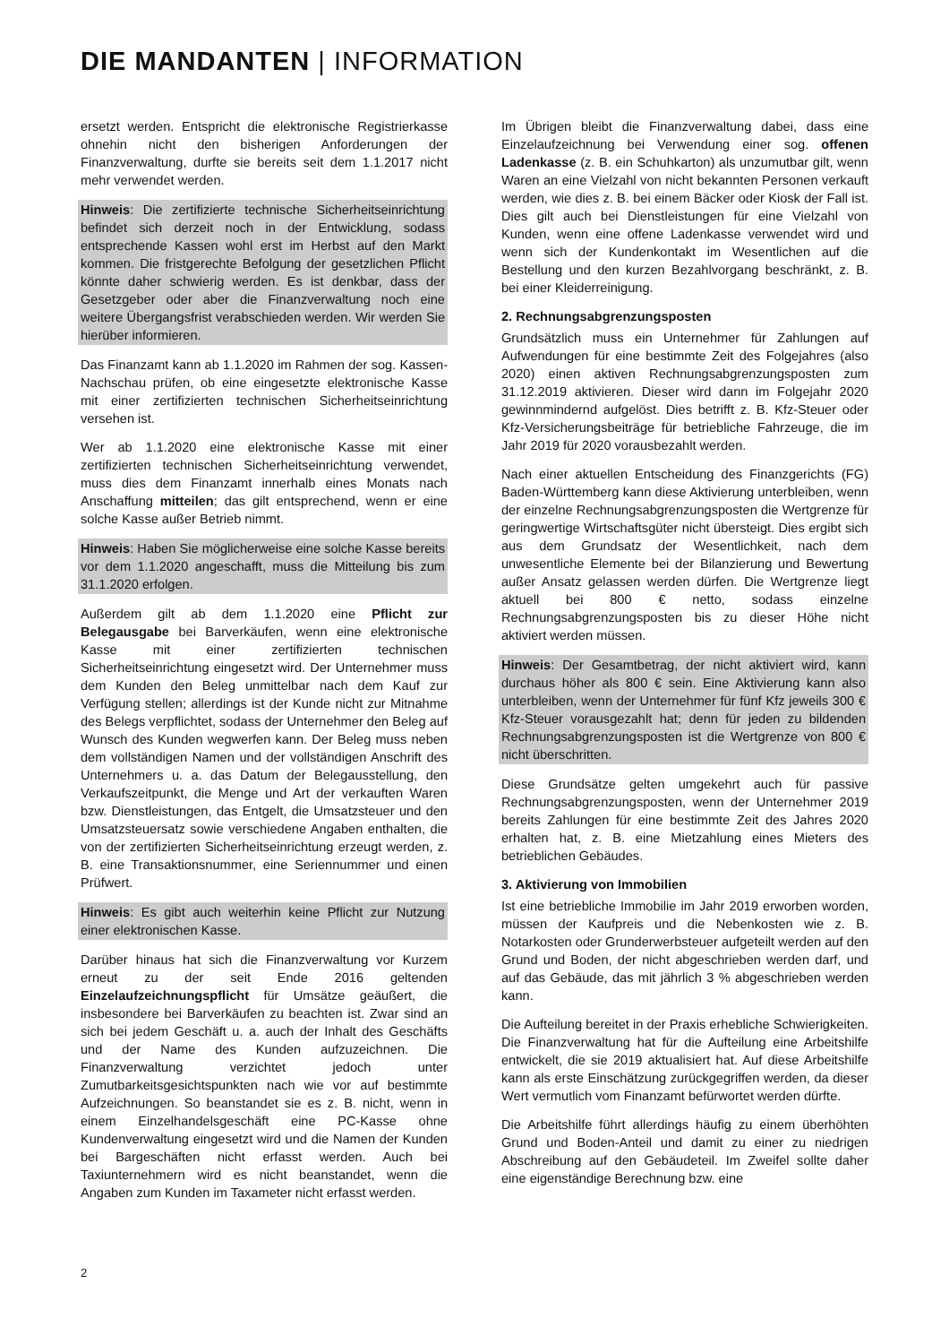DIE MANDANTEN | INFORMATION
ersetzt werden. Entspricht die elektronische Registrierkasse ohnehin nicht den bisherigen Anforderungen der Finanzverwaltung, durfte sie bereits seit dem 1.1.2017 nicht mehr verwendet werden.
Hinweis: Die zertifizierte technische Sicherheitseinrichtung befindet sich derzeit noch in der Entwicklung, sodass entsprechende Kassen wohl erst im Herbst auf den Markt kommen. Die fristgerechte Befolgung der gesetzlichen Pflicht könnte daher schwierig werden. Es ist denkbar, dass der Gesetzgeber oder aber die Finanzverwaltung noch eine weitere Übergangsfrist verabschieden werden. Wir werden Sie hierüber informieren.
Das Finanzamt kann ab 1.1.2020 im Rahmen der sog. Kassen-Nachschau prüfen, ob eine eingesetzte elektronische Kasse mit einer zertifizierten technischen Sicherheitseinrichtung versehen ist.
Wer ab 1.1.2020 eine elektronische Kasse mit einer zertifizierten technischen Sicherheitseinrichtung verwendet, muss dies dem Finanzamt innerhalb eines Monats nach Anschaffung mitteilen; das gilt entsprechend, wenn er eine solche Kasse außer Betrieb nimmt.
Hinweis: Haben Sie möglicherweise eine solche Kasse bereits vor dem 1.1.2020 angeschafft, muss die Mitteilung bis zum 31.1.2020 erfolgen.
Außerdem gilt ab dem 1.1.2020 eine Pflicht zur Belegausgabe bei Barverkäufen, wenn eine elektronische Kasse mit einer zertifizierten technischen Sicherheitseinrichtung eingesetzt wird. Der Unternehmer muss dem Kunden den Beleg unmittelbar nach dem Kauf zur Verfügung stellen; allerdings ist der Kunde nicht zur Mitnahme des Belegs verpflichtet, sodass der Unternehmer den Beleg auf Wunsch des Kunden wegwerfen kann. Der Beleg muss neben dem vollständigen Namen und der vollständigen Anschrift des Unternehmers u. a. das Datum der Belegausstellung, den Verkaufszeitpunkt, die Menge und Art der verkauften Waren bzw. Dienstleistungen, das Entgelt, die Umsatzsteuer und den Umsatzsteuersatz sowie verschiedene Angaben enthalten, die von der zertifizierten Sicherheitseinrichtung erzeugt werden, z. B. eine Transaktionsnummer, eine Seriennummer und einen Prüfwert.
Hinweis: Es gibt auch weiterhin keine Pflicht zur Nutzung einer elektronischen Kasse.
Darüber hinaus hat sich die Finanzverwaltung vor Kurzem erneut zu der seit Ende 2016 geltenden Einzelaufzeichnungspflicht für Umsätze geäußert, die insbesondere bei Barverkäufen zu beachten ist. Zwar sind an sich bei jedem Geschäft u. a. auch der Inhalt des Geschäfts und der Name des Kunden aufzuzeichnen. Die Finanzverwaltung verzichtet jedoch unter Zumutbarkeitsgesichtspunkten nach wie vor auf bestimmte Aufzeichnungen. So beanstandet sie es z. B. nicht, wenn in einem Einzelhandelsgeschäft eine PC-Kasse ohne Kundenverwaltung eingesetzt wird und die Namen der Kunden bei Bargeschäften nicht erfasst werden. Auch bei Taxiunternehmern wird es nicht beanstandet, wenn die Angaben zum Kunden im Taxameter nicht erfasst werden.
2
Im Übrigen bleibt die Finanzverwaltung dabei, dass eine Einzelaufzeichnung bei Verwendung einer sog. offenen Ladenkasse (z. B. ein Schuhkarton) als unzumutbar gilt, wenn Waren an eine Vielzahl von nicht bekannten Personen verkauft werden, wie dies z. B. bei einem Bäcker oder Kiosk der Fall ist. Dies gilt auch bei Dienstleistungen für eine Vielzahl von Kunden, wenn eine offene Ladenkasse verwendet wird und wenn sich der Kundenkontakt im Wesentlichen auf die Bestellung und den kurzen Bezahlvorgang beschränkt, z. B. bei einer Kleiderreinigung.
2. Rechnungsabgrenzungsposten
Grundsätzlich muss ein Unternehmer für Zahlungen auf Aufwendungen für eine bestimmte Zeit des Folgejahres (also 2020) einen aktiven Rechnungsabgrenzungsposten zum 31.12.2019 aktivieren. Dieser wird dann im Folgejahr 2020 gewinnmindernd aufgelöst. Dies betrifft z. B. Kfz-Steuer oder Kfz-Versicherungsbeiträge für betriebliche Fahrzeuge, die im Jahr 2019 für 2020 vorausbezahlt werden.
Nach einer aktuellen Entscheidung des Finanzgerichts (FG) Baden-Württemberg kann diese Aktivierung unterbleiben, wenn der einzelne Rechnungsabgrenzungsposten die Wertgrenze für geringwertige Wirtschaftsgüter nicht übersteigt. Dies ergibt sich aus dem Grundsatz der Wesentlichkeit, nach dem unwesentliche Elemente bei der Bilanzierung und Bewertung außer Ansatz gelassen werden dürfen. Die Wertgrenze liegt aktuell bei 800 € netto, sodass einzelne Rechnungsabgrenzungsposten bis zu dieser Höhe nicht aktiviert werden müssen.
Hinweis: Der Gesamtbetrag, der nicht aktiviert wird, kann durchaus höher als 800 € sein. Eine Aktivierung kann also unterbleiben, wenn der Unternehmer für fünf Kfz jeweils 300 € Kfz-Steuer vorausgezahlt hat; denn für jeden zu bildenden Rechnungsabgrenzungsposten ist die Wertgrenze von 800 € nicht überschritten.
Diese Grundsätze gelten umgekehrt auch für passive Rechnungsabgrenzungsposten, wenn der Unternehmer 2019 bereits Zahlungen für eine bestimmte Zeit des Jahres 2020 erhalten hat, z. B. eine Mietzahlung eines Mieters des betrieblichen Gebäudes.
3. Aktivierung von Immobilien
Ist eine betriebliche Immobilie im Jahr 2019 erworben worden, müssen der Kaufpreis und die Nebenkosten wie z. B. Notarkosten oder Grunderwerbsteuer aufgeteilt werden auf den Grund und Boden, der nicht abgeschrieben werden darf, und auf das Gebäude, das mit jährlich 3 % abgeschrieben werden kann.
Die Aufteilung bereitet in der Praxis erhebliche Schwierigkeiten. Die Finanzverwaltung hat für die Aufteilung eine Arbeitshilfe entwickelt, die sie 2019 aktualisiert hat. Auf diese Arbeitshilfe kann als erste Einschätzung zurückgegriffen werden, da dieser Wert vermutlich vom Finanzamt befürwortet werden dürfte.
Die Arbeitshilfe führt allerdings häufig zu einem überhöhten Grund und Boden-Anteil und damit zu einer zu niedrigen Abschreibung auf den Gebäudeteil. Im Zweifel sollte daher eine eigenständige Berechnung bzw. eine